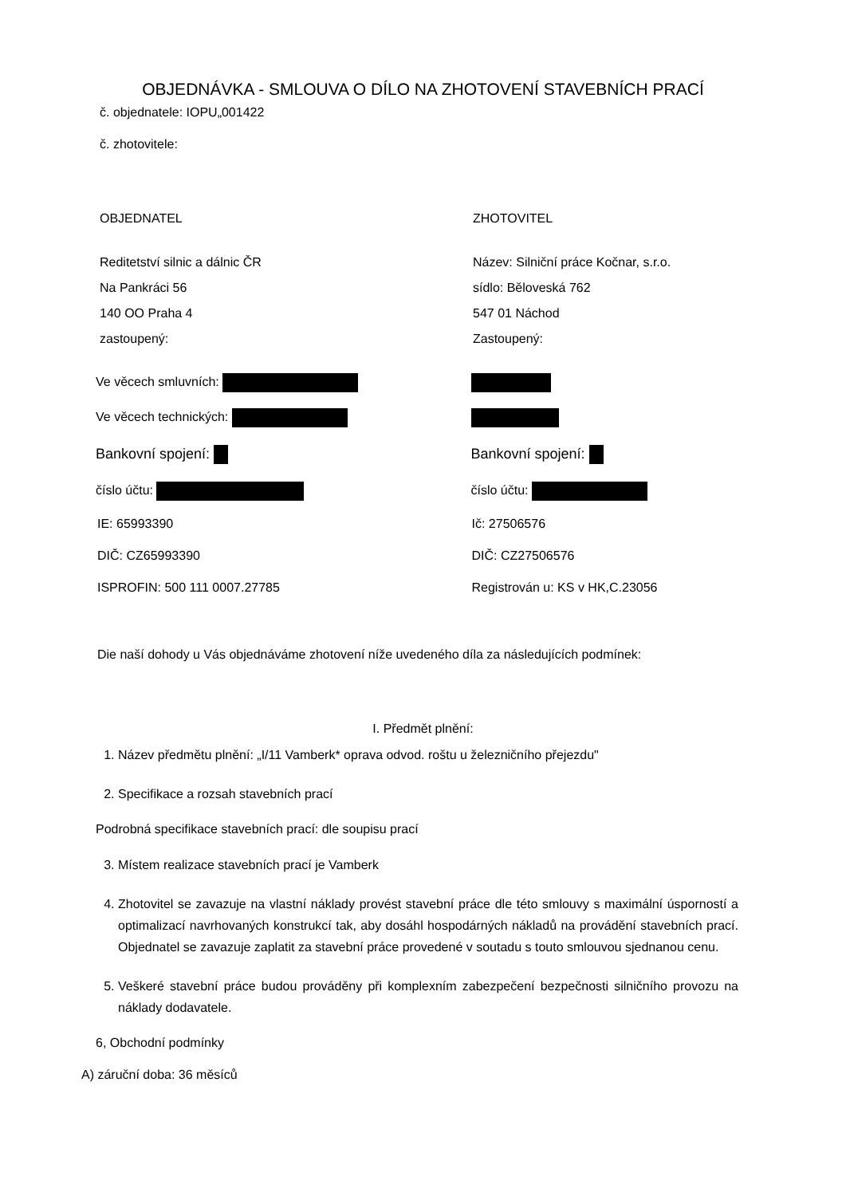OBJEDNÁVKA - SMLOUVA O DÍLO NA ZHOTOVENÍ STAVEBNÍCH PRACÍ
č. objednatele: IOPU„001422
č. zhotovitele:
OBJEDNATEL ZHOTOVITEL
Reditetství silnic a dálnic ČR
Na Pankráci 56
140 OO Praha 4
zastoupený:
Název: Silniční práce Kočnar, s.r.o.
sídlo: Běloveská 762
547 01 Náchod
Zastoupený:
Ve věcech smluvních:
Ve věcech technických:
Bankovní spojení: Bankovní spojení:
číslo účtu: číslo účtu:
IE: 65993390
DIČ: CZ65993390
ISPROFIN: 500 111 0007.27785
Ič: 27506576
DIČ: CZ27506576
Registrován u: KS v HK,C.23056
Die naší dohody u Vás objednáváme zhotovení níže uvedeného díla za následujících podmínek:
I. Předmět plnění:
1. Název předmětu plnění: „I/11 Vamberk* oprava odvod. roštu u železničního přejezdu"
2. Specifikace a rozsah stavebních prací
Podrobná specifikace stavebních prací: dle soupisu prací
3. Místem realizace stavebních prací je Vamberk
4. Zhotovitel se zavazuje na vlastní náklady provést stavební práce dle této smlouvy s maximální úsporností a optimalizací navrhovaných konstrukcí tak, aby dosáhl hospodárných nákladů na provádění stavebních prací. Objednatel se zavazuje zaplatit za stavební práce provedené v soutadu s touto smlouvou sjednanou cenu.
5. Veškeré stavební práce budou prováděny při komplexním zabezpečení bezpečnosti silničního provozu na náklady dodavatele.
6, Obchodní podmínky
A) záruční doba: 36 měsíců